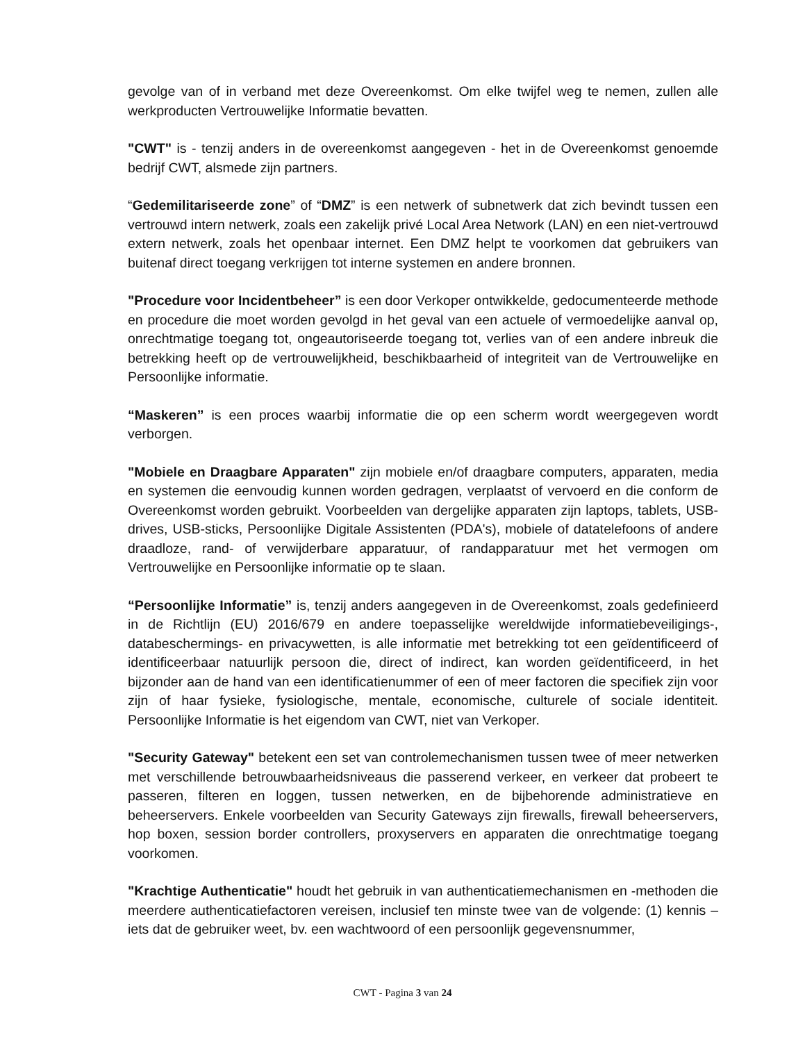gevolge van of in verband met deze Overeenkomst. Om elke twijfel weg te nemen, zullen alle werkproducten Vertrouwelijke Informatie bevatten.
"CWT" is - tenzij anders in de overeenkomst aangegeven - het in de Overeenkomst genoemde bedrijf CWT, alsmede zijn partners.
“Gedemilitariseerde zone” of “DMZ” is een netwerk of subnetwerk dat zich bevindt tussen een vertrouwd intern netwerk, zoals een zakelijk privé Local Area Network (LAN) en een niet-vertrouwd extern netwerk, zoals het openbaar internet. Een DMZ helpt te voorkomen dat gebruikers van buitenaf direct toegang verkrijgen tot interne systemen en andere bronnen.
"Procedure voor Incidentbeheer” is een door Verkoper ontwikkelde, gedocumenteerde methode en procedure die moet worden gevolgd in het geval van een actuele of vermoedelijke aanval op, onrechtmatige toegang tot, ongeautoriseerde toegang tot, verlies van of een andere inbreuk die betrekking heeft op de vertrouwelijkheid, beschikbaarheid of integriteit van de Vertrouwelijke en Persoonlijke informatie.
“Maskeren” is een proces waarbij informatie die op een scherm wordt weergegeven wordt verborgen.
"Mobiele en Draagbare Apparaten" zijn mobiele en/of draagbare computers, apparaten, media en systemen die eenvoudig kunnen worden gedragen, verplaatst of vervoerd en die conform de Overeenkomst worden gebruikt. Voorbeelden van dergelijke apparaten zijn laptops, tablets, USB-drives, USB-sticks, Persoonlijke Digitale Assistenten (PDA's), mobiele of datatelefoons of andere draadloze, rand- of verwijderbare apparatuur, of randapparatuur met het vermogen om Vertrouwelijke en Persoonlijke informatie op te slaan.
“Persoonlijke Informatie” is, tenzij anders aangegeven in de Overeenkomst, zoals gedefinieerd in de Richtlijn (EU) 2016/679 en andere toepasselijke wereldwijde informatiebeveiligings-, databeschermings- en privacywetten, is alle informatie met betrekking tot een geïdentificeerd of identificeerbaar natuurlijk persoon die, direct of indirect, kan worden geïdentificeerd, in het bijzonder aan de hand van een identificatienummer of een of meer factoren die specifiek zijn voor zijn of haar fysieke, fysiologische, mentale, economische, culturele of sociale identiteit. Persoonlijke Informatie is het eigendom van CWT, niet van Verkoper.
"Security Gateway" betekent een set van controlemechanismen tussen twee of meer netwerken met verschillende betrouwbaarheidsniveaus die passerend verkeer, en verkeer dat probeert te passeren, filteren en loggen, tussen netwerken, en de bijbehorende administratieve en beheerservers. Enkele voorbeelden van Security Gateways zijn firewalls, firewall beheerservers, hop boxen, session border controllers, proxyservers en apparaten die onrechtmatige toegang voorkomen.
"Krachtige Authenticatie" houdt het gebruik in van authenticatiemechanismen en -methoden die meerdere authenticatiefactoren vereisen, inclusief ten minste twee van de volgende: (1) kennis – iets dat de gebruiker weet, bv. een wachtwoord of een persoonlijk gegevensnummer,
CWT - Pagina 3 van 24